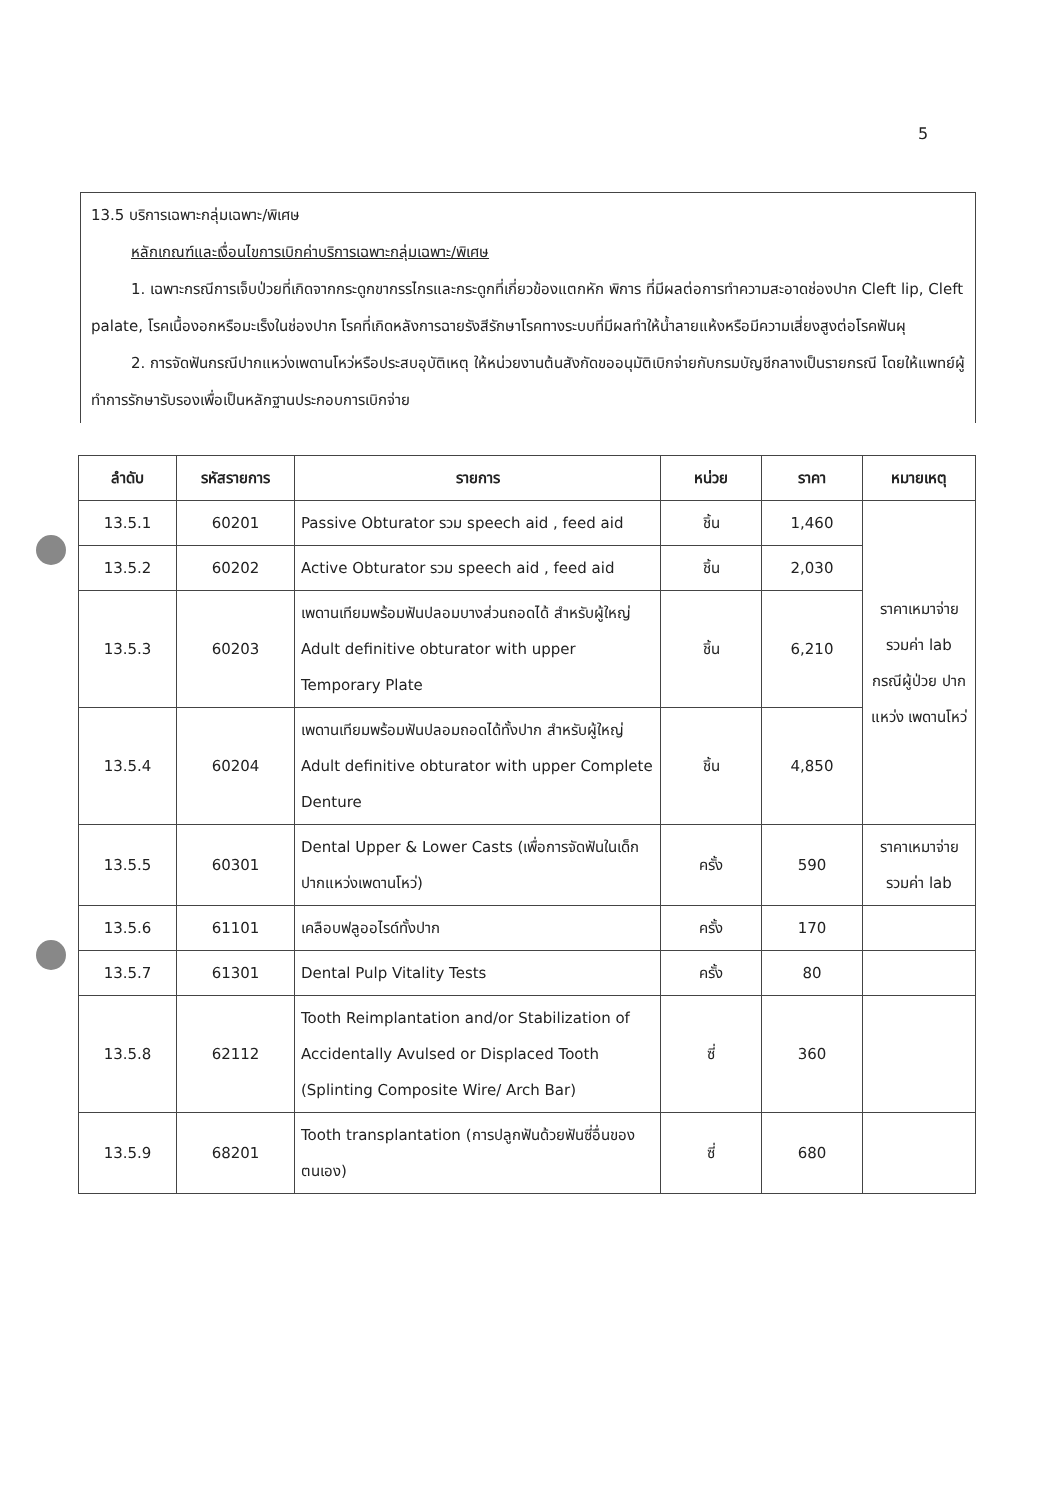5
13.5 บริการเฉพาะกลุ่มเฉพาะ/พิเศษ
หลักเกณฑ์และเงื่อนไขการเบิกค่าบริการเฉพาะกลุ่มเฉพาะ/พิเศษ
1. เฉพาะกรณีการเจ็บป่วยที่เกิดจากกระดูกขากรรไกรและกระดูกที่เกี่ยวข้องแตกหัก พิการ ที่มีผลต่อการทำความสะอาดช่องปาก Cleft lip, Cleft palate, โรคเนื้องอกหรือมะเร็งในช่องปาก โรคที่เกิดหลังการฉายรังสีรักษาโรคทางระบบที่มีผลทำให้น้ำลายแห้งหรือมีความเสี่ยงสูงต่อโรคฟันผุ
2. การจัดฟันกรณีปากแหว่งเพดานโหว่หรือประสบอุบัติเหตุ ให้หน่วยงานต้นสังกัดขออนุมัติเบิกจ่ายกับกรมบัญชีกลางเป็นรายกรณี โดยให้แพทย์ผู้ทำการรักษารับรองเพื่อเป็นหลักฐานประกอบการเบิกจ่าย
| ลำดับ | รหัสรายการ | รายการ | หน่วย | ราคา | หมายเหตุ |
| --- | --- | --- | --- | --- | --- |
| 13.5.1 | 60201 | Passive Obturator รวม speech aid , feed aid | ชิ้น | 1,460 | ราคาเหมาจ่าย รวมค่า lab กรณีผู้ป่วย ปากแหว่ง เพดานโหว่ |
| 13.5.2 | 60202 | Active Obturator รวม speech aid , feed aid | ชิ้น | 2,030 | |
| 13.5.3 | 60203 | เพดานเทียมพร้อมฟันปลอมบางส่วนถอดได้ สำหรับผู้ใหญ่ Adult definitive obturator with upper Temporary Plate | ชิ้น | 6,210 | |
| 13.5.4 | 60204 | เพดานเทียมพร้อมฟันปลอมถอดได้ทั้งปาก สำหรับผู้ใหญ่ Adult definitive obturator with upper Complete Denture | ชิ้น | 4,850 | |
| 13.5.5 | 60301 | Dental Upper & Lower Casts (เพื่อการจัดฟันในเด็กปากแหว่งเพดานโหว่) | ครั้ง | 590 | ราคาเหมาจ่าย รวมค่า lab |
| 13.5.6 | 61101 | เคลือบฟลูออไรด์ทั้งปาก | ครั้ง | 170 | |
| 13.5.7 | 61301 | Dental Pulp Vitality Tests | ครั้ง | 80 | |
| 13.5.8 | 62112 | Tooth Reimplantation and/or Stabilization of Accidentally Avulsed or Displaced Tooth (Splinting Composite Wire/ Arch Bar) | ซี่ | 360 | |
| 13.5.9 | 68201 | Tooth transplantation (การปลูกฟันด้วยฟันซี่อื่นของตนเอง) | ซี่ | 680 | |